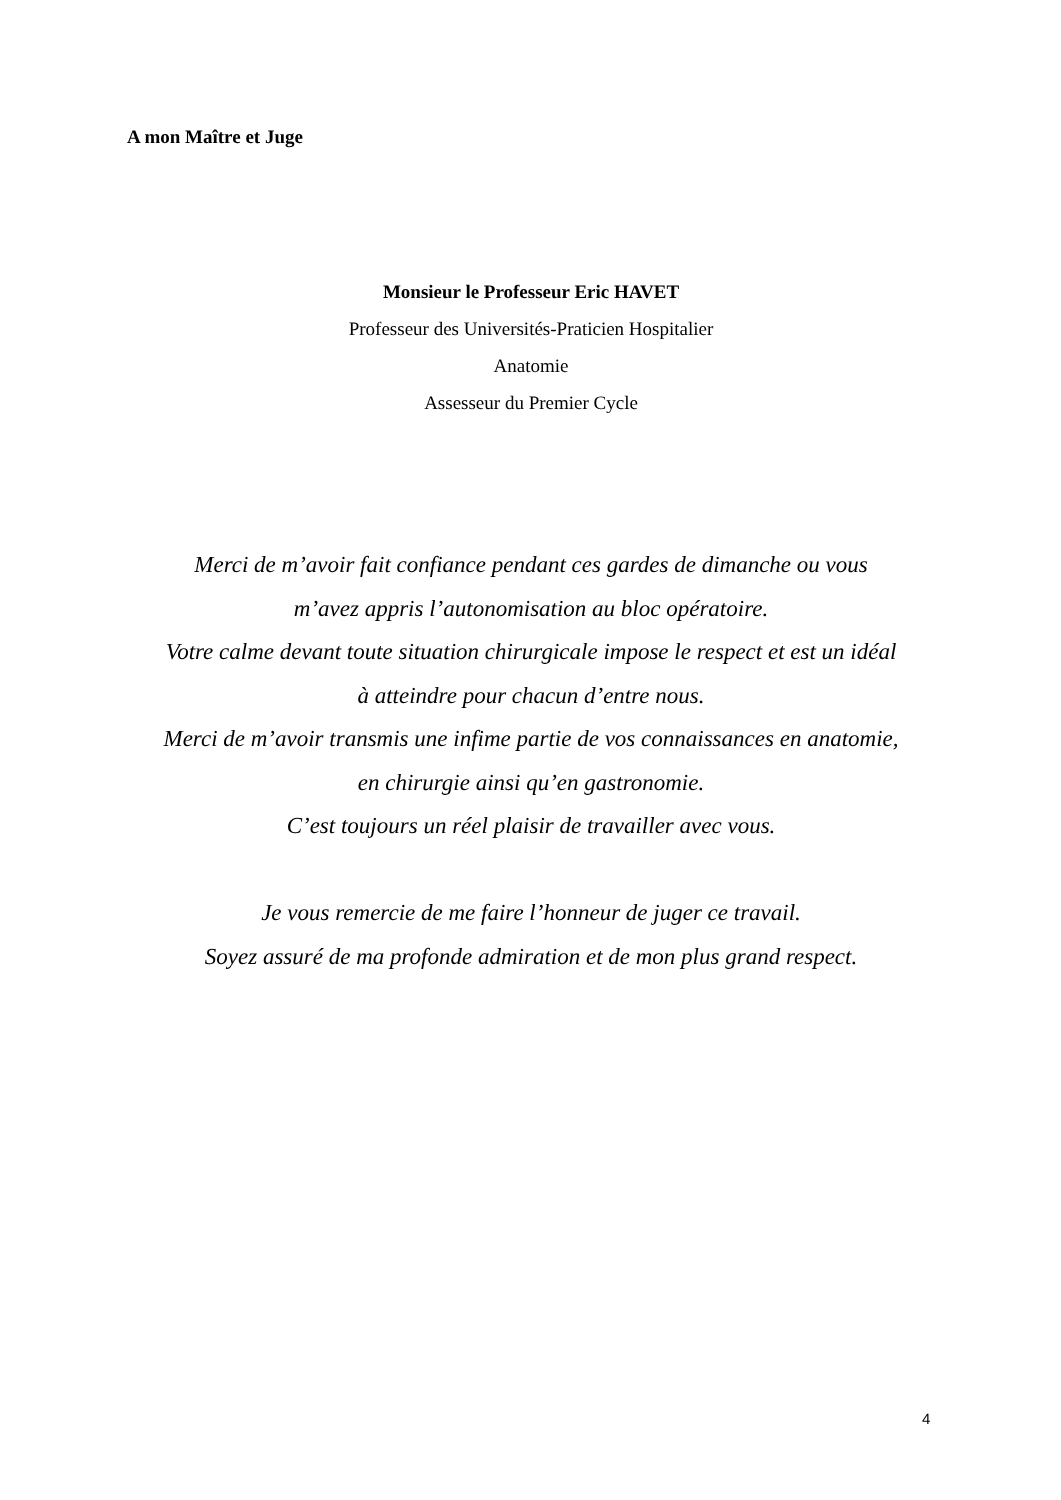A mon Maître et Juge
Monsieur le Professeur Eric HAVET
Professeur des Universités-Praticien Hospitalier
Anatomie
Assesseur du Premier Cycle
Merci de m’avoir fait confiance pendant ces gardes de dimanche ou vous
m’avez appris l’autonomisation au bloc opératoire.
Votre calme devant toute situation chirurgicale impose le respect et est un idéal
à atteindre pour chacun d’entre nous.
Merci de m’avoir transmis une infime partie de vos connaissances en anatomie,
en chirurgie ainsi qu’en gastronomie.
C’est toujours un réel plaisir de travailler avec vous.
Je vous remercie de me faire l’honneur de juger ce travail.
Soyez assuré de ma profonde admiration et de mon plus grand respect.
4